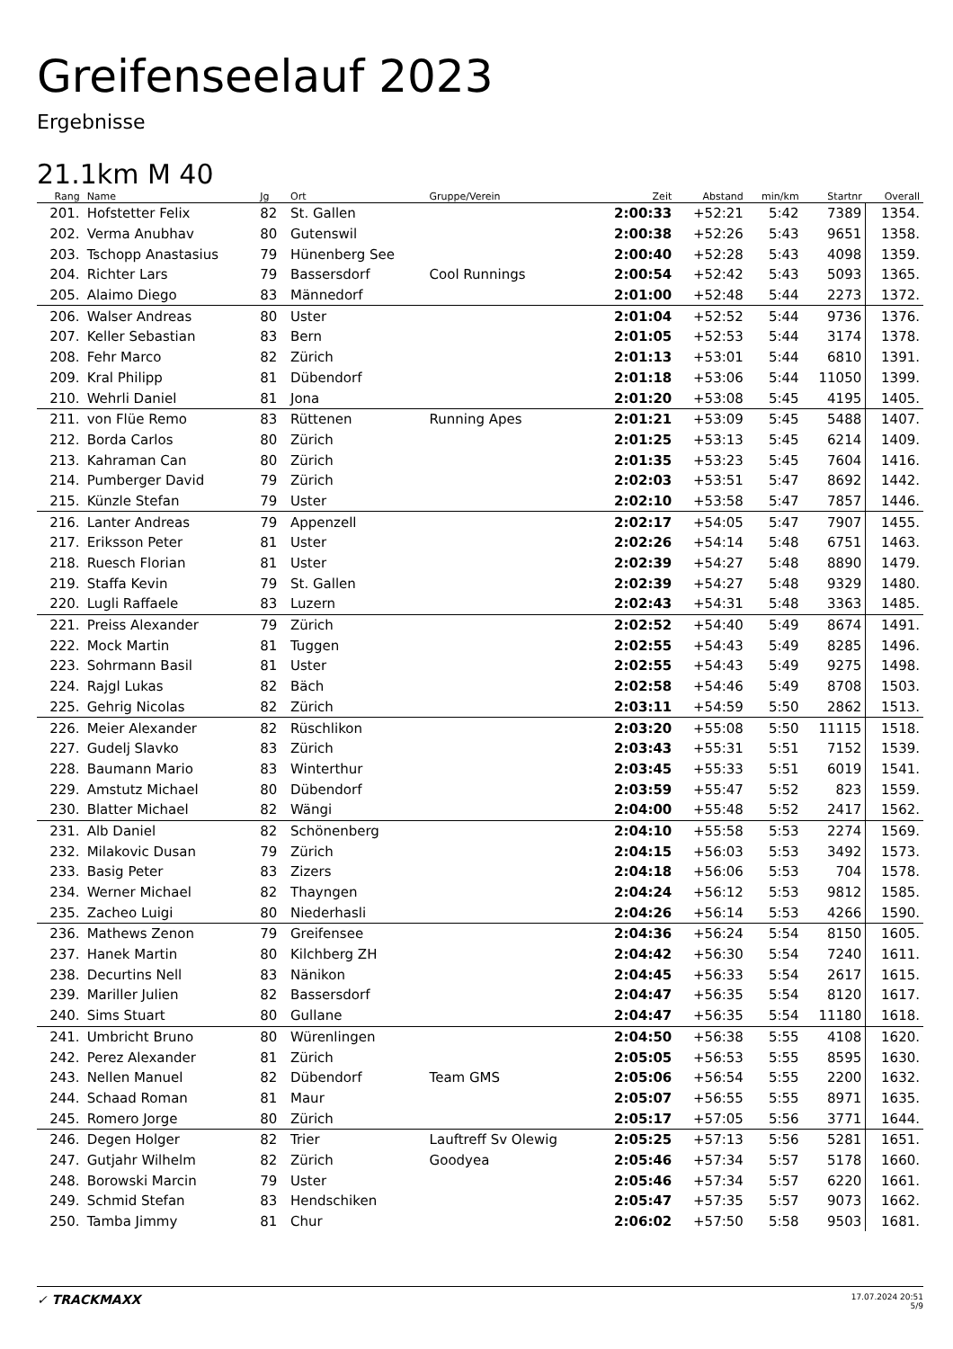Greifenseelauf 2023
Ergebnisse
21.1km M 40
| Rang | Name | Jg | Ort | Gruppe/Verein | Zeit | Abstand | min/km | Startnr | Overall |
| --- | --- | --- | --- | --- | --- | --- | --- | --- | --- |
| 201. | Hofstetter Felix | 82 | St. Gallen | | 2:00:33 | +52:21 | 5:42 | 7389 | 1354. |
| 202. | Verma Anubhav | 80 | Gutenswil | | 2:00:38 | +52:26 | 5:43 | 9651 | 1358. |
| 203. | Tschopp Anastasius | 79 | Hünenberg See | | 2:00:40 | +52:28 | 5:43 | 4098 | 1359. |
| 204. | Richter Lars | 79 | Bassersdorf | Cool Runnings | 2:00:54 | +52:42 | 5:43 | 5093 | 1365. |
| 205. | Alaimo Diego | 83 | Männedorf | | 2:01:00 | +52:48 | 5:44 | 2273 | 1372. |
| 206. | Walser Andreas | 80 | Uster | | 2:01:04 | +52:52 | 5:44 | 9736 | 1376. |
| 207. | Keller Sebastian | 83 | Bern | | 2:01:05 | +52:53 | 5:44 | 3174 | 1378. |
| 208. | Fehr Marco | 82 | Zürich | | 2:01:13 | +53:01 | 5:44 | 6810 | 1391. |
| 209. | Kral Philipp | 81 | Dübendorf | | 2:01:18 | +53:06 | 5:44 | 11050 | 1399. |
| 210. | Wehrli Daniel | 81 | Jona | | 2:01:20 | +53:08 | 5:45 | 4195 | 1405. |
| 211. | von Flüe Remo | 83 | Rüttenen | Running Apes | 2:01:21 | +53:09 | 5:45 | 5488 | 1407. |
| 212. | Borda Carlos | 80 | Zürich | | 2:01:25 | +53:13 | 5:45 | 6214 | 1409. |
| 213. | Kahraman Can | 80 | Zürich | | 2:01:35 | +53:23 | 5:45 | 7604 | 1416. |
| 214. | Pumberger David | 79 | Zürich | | 2:02:03 | +53:51 | 5:47 | 8692 | 1442. |
| 215. | Künzle Stefan | 79 | Uster | | 2:02:10 | +53:58 | 5:47 | 7857 | 1446. |
| 216. | Lanter Andreas | 79 | Appenzell | | 2:02:17 | +54:05 | 5:47 | 7907 | 1455. |
| 217. | Eriksson Peter | 81 | Uster | | 2:02:26 | +54:14 | 5:48 | 6751 | 1463. |
| 218. | Ruesch Florian | 81 | Uster | | 2:02:39 | +54:27 | 5:48 | 8890 | 1479. |
| 219. | Staffa Kevin | 79 | St. Gallen | | 2:02:39 | +54:27 | 5:48 | 9329 | 1480. |
| 220. | Lugli Raffaele | 83 | Luzern | | 2:02:43 | +54:31 | 5:48 | 3363 | 1485. |
| 221. | Preiss Alexander | 79 | Zürich | | 2:02:52 | +54:40 | 5:49 | 8674 | 1491. |
| 222. | Mock Martin | 81 | Tuggen | | 2:02:55 | +54:43 | 5:49 | 8285 | 1496. |
| 223. | Sohrmann Basil | 81 | Uster | | 2:02:55 | +54:43 | 5:49 | 9275 | 1498. |
| 224. | Rajgl Lukas | 82 | Bäch | | 2:02:58 | +54:46 | 5:49 | 8708 | 1503. |
| 225. | Gehrig Nicolas | 82 | Zürich | | 2:03:11 | +54:59 | 5:50 | 2862 | 1513. |
| 226. | Meier Alexander | 82 | Rüschlikon | | 2:03:20 | +55:08 | 5:50 | 11115 | 1518. |
| 227. | Gudelj Slavko | 83 | Zürich | | 2:03:43 | +55:31 | 5:51 | 7152 | 1539. |
| 228. | Baumann Mario | 83 | Winterthur | | 2:03:45 | +55:33 | 5:51 | 6019 | 1541. |
| 229. | Amstutz Michael | 80 | Dübendorf | | 2:03:59 | +55:47 | 5:52 | 823 | 1559. |
| 230. | Blatter Michael | 82 | Wängi | | 2:04:00 | +55:48 | 5:52 | 2417 | 1562. |
| 231. | Alb Daniel | 82 | Schönenberg | | 2:04:10 | +55:58 | 5:53 | 2274 | 1569. |
| 232. | Milakovic Dusan | 79 | Zürich | | 2:04:15 | +56:03 | 5:53 | 3492 | 1573. |
| 233. | Basig Peter | 83 | Zizers | | 2:04:18 | +56:06 | 5:53 | 704 | 1578. |
| 234. | Werner Michael | 82 | Thayngen | | 2:04:24 | +56:12 | 5:53 | 9812 | 1585. |
| 235. | Zacheo Luigi | 80 | Niederhasli | | 2:04:26 | +56:14 | 5:53 | 4266 | 1590. |
| 236. | Mathews Zenon | 79 | Greifensee | | 2:04:36 | +56:24 | 5:54 | 8150 | 1605. |
| 237. | Hanek Martin | 80 | Kilchberg ZH | | 2:04:42 | +56:30 | 5:54 | 7240 | 1611. |
| 238. | Decurtins Nell | 83 | Nänikon | | 2:04:45 | +56:33 | 5:54 | 2617 | 1615. |
| 239. | Mariller Julien | 82 | Bassersdorf | | 2:04:47 | +56:35 | 5:54 | 8120 | 1617. |
| 240. | Sims Stuart | 80 | Gullane | | 2:04:47 | +56:35 | 5:54 | 11180 | 1618. |
| 241. | Umbricht Bruno | 80 | Würenlingen | | 2:04:50 | +56:38 | 5:55 | 4108 | 1620. |
| 242. | Perez Alexander | 81 | Zürich | | 2:05:05 | +56:53 | 5:55 | 8595 | 1630. |
| 243. | Nellen Manuel | 82 | Dübendorf | Team GMS | 2:05:06 | +56:54 | 5:55 | 2200 | 1632. |
| 244. | Schaad Roman | 81 | Maur | | 2:05:07 | +56:55 | 5:55 | 8971 | 1635. |
| 245. | Romero Jorge | 80 | Zürich | | 2:05:17 | +57:05 | 5:56 | 3771 | 1644. |
| 246. | Degen Holger | 82 | Trier | Lauftreff Sv Olewig | 2:05:25 | +57:13 | 5:56 | 5281 | 1651. |
| 247. | Gutjahr Wilhelm | 82 | Zürich | Goodyea | 2:05:46 | +57:34 | 5:57 | 5178 | 1660. |
| 248. | Borowski Marcin | 79 | Uster | | 2:05:46 | +57:34 | 5:57 | 6220 | 1661. |
| 249. | Schmid Stefan | 83 | Hendschiken | | 2:05:47 | +57:35 | 5:57 | 9073 | 1662. |
| 250. | Tamba Jimmy | 81 | Chur | | 2:06:02 | +57:50 | 5:58 | 9503 | 1681. |
✓ TRACKMAXX
17.07.2024 20:51
5/9